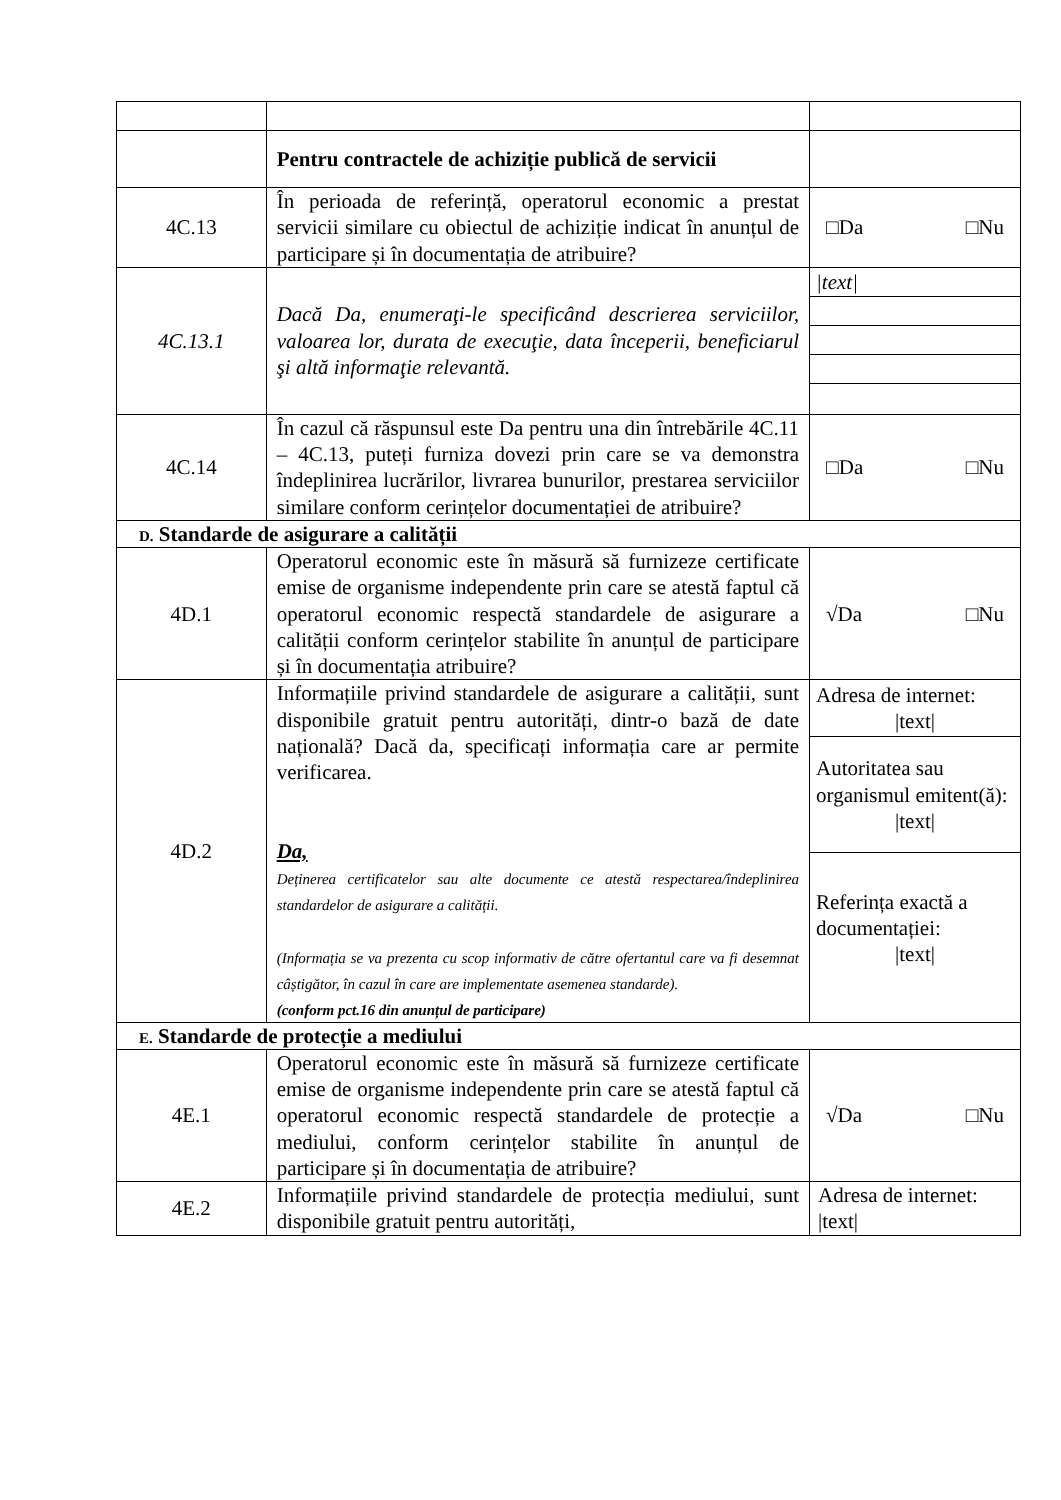| | Pentru contractele de achiziție publică de servicii | |
| 4C.13 | În perioada de referință, operatorul economic a prestat servicii similare cu obiectul de achiziție indicat în anunțul de participare și în documentația de atribuire? | □Da □Nu |
| 4C.13.1 | Dacă Da, enumeraţi-le specificând descrierea serviciilor, valoarea lor, durata de execuţie, data începerii, beneficiarul şi altă informaţie relevantă. | / /text/ / |
| 4C.14 | În cazul că răspunsul este Da pentru una din întrebările 4C.11 – 4C.13, puteți furniza dovezi prin care se va demonstra îndeplinirea lucrărilor, livrarea bunurilor, prestarea serviciilor similare conform cerințelor documentației de atribuire? | □Da □Nu |
| D. Standarde de asigurare a calității | | |
| 4D.1 | Operatorul economic este în măsură să furnizeze certificate emise de organisme independente prin care se atestă faptul că operatorul economic respectă standardele de asigurare a calității conform cerințelor stabilite în anunțul de participare și în documentația atribuire? | √Da □Nu |
| 4D.2 | Informațiile privind standardele de asigurare a calității, sunt disponibile gratuit pentru autorități, dintr-o bază de date națională? Dacă da, specificați informația care ar permite verificarea. Da, Deținerea certificatelor sau alte documente ce atestă respectarea/îndeplinirea standardelor de asigurare a calității. (Informația se va prezenta cu scop informativ de către ofertantul care va fi desemnat câștigător, în cazul în care are implementate asemenea standarde). (conform pct.16 din anunțul de participare) | / Adresa de internet: /text/ / / Autoritatea sau organismul emitent(ă): /text/ / / Referința exactă a documentației: /text/ / |
| E. Standarde de protecție a mediului | | |
| 4E.1 | Operatorul economic este în măsură să furnizeze certificate emise de organisme independente prin care se atestă faptul că operatorul economic respectă standardele de protecție a mediului, conform cerințelor stabilite în anunțul de participare și în documentația de atribuire? | √Da □Nu |
| 4E.2 | Informațiile privind standardele de protecția mediului, sunt disponibile gratuit pentru autorități, | Adresa de internet: /text/ |